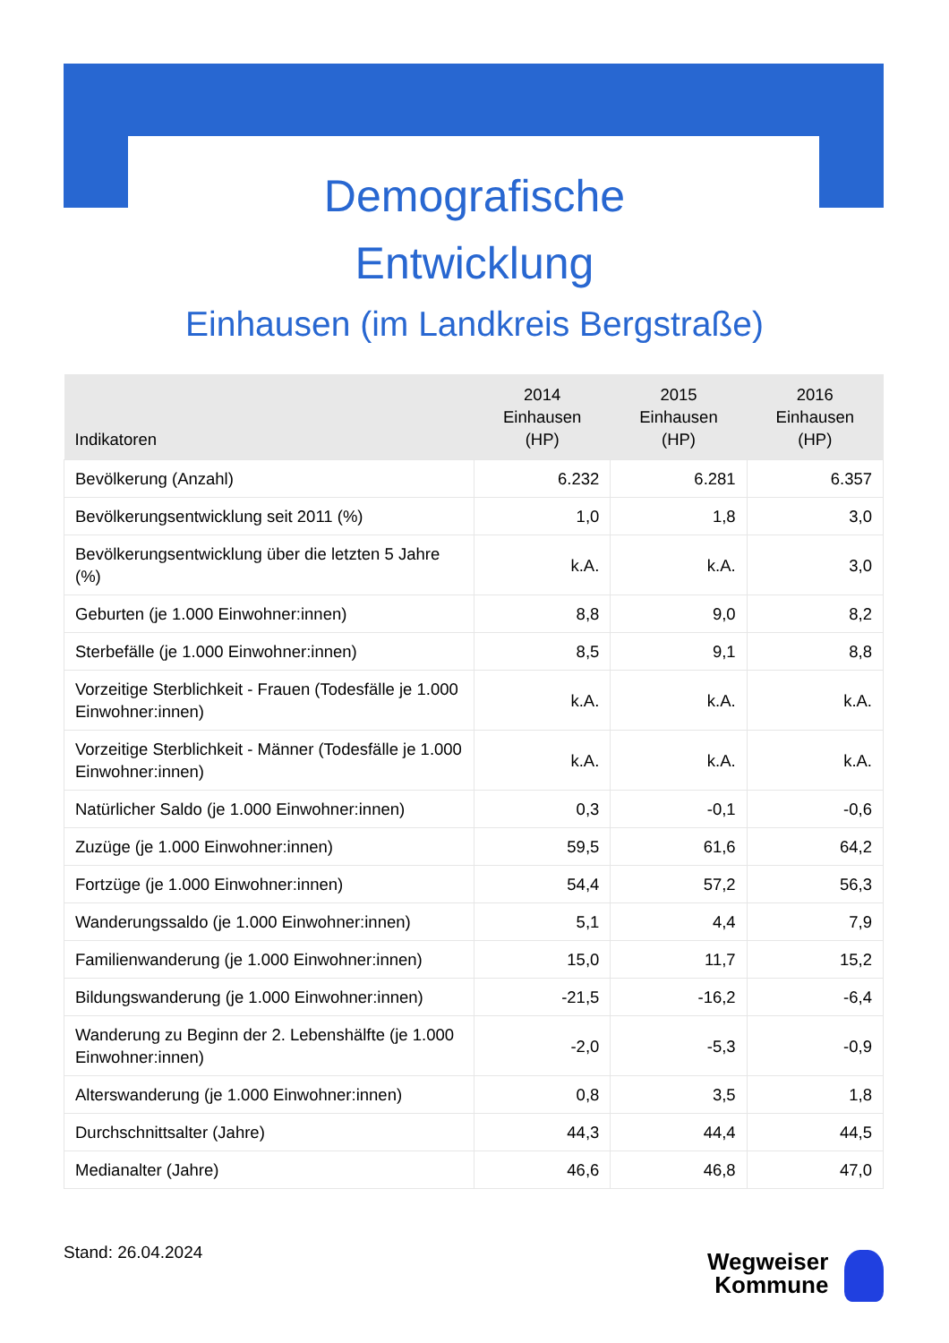Demografische
Entwicklung
Einhausen (im Landkreis Bergstraße)
| Indikatoren | 2014 Einhausen (HP) | 2015 Einhausen (HP) | 2016 Einhausen (HP) |
| --- | --- | --- | --- |
| Bevölkerung (Anzahl) | 6.232 | 6.281 | 6.357 |
| Bevölkerungsentwicklung seit 2011 (%) | 1,0 | 1,8 | 3,0 |
| Bevölkerungsentwicklung über die letzten 5 Jahre (%) | k.A. | k.A. | 3,0 |
| Geburten (je 1.000 Einwohner:innen) | 8,8 | 9,0 | 8,2 |
| Sterbefälle (je 1.000 Einwohner:innen) | 8,5 | 9,1 | 8,8 |
| Vorzeitige Sterblichkeit - Frauen (Todesfälle je 1.000 Einwohner:innen) | k.A. | k.A. | k.A. |
| Vorzeitige Sterblichkeit - Männer (Todesfälle je 1.000 Einwohner:innen) | k.A. | k.A. | k.A. |
| Natürlicher Saldo (je 1.000 Einwohner:innen) | 0,3 | -0,1 | -0,6 |
| Zuzüge (je 1.000 Einwohner:innen) | 59,5 | 61,6 | 64,2 |
| Fortzüge (je 1.000 Einwohner:innen) | 54,4 | 57,2 | 56,3 |
| Wanderungssaldo (je 1.000 Einwohner:innen) | 5,1 | 4,4 | 7,9 |
| Familienwanderung (je 1.000 Einwohner:innen) | 15,0 | 11,7 | 15,2 |
| Bildungswanderung (je 1.000 Einwohner:innen) | -21,5 | -16,2 | -6,4 |
| Wanderung zu Beginn der 2. Lebenshälfte (je 1.000 Einwohner:innen) | -2,0 | -5,3 | -0,9 |
| Alterswanderung (je 1.000 Einwohner:innen) | 0,8 | 3,5 | 1,8 |
| Durchschnittsalter (Jahre) | 44,3 | 44,4 | 44,5 |
| Medianalter (Jahre) | 46,6 | 46,8 | 47,0 |
Stand: 26.04.2024
Wegweiser
Kommune